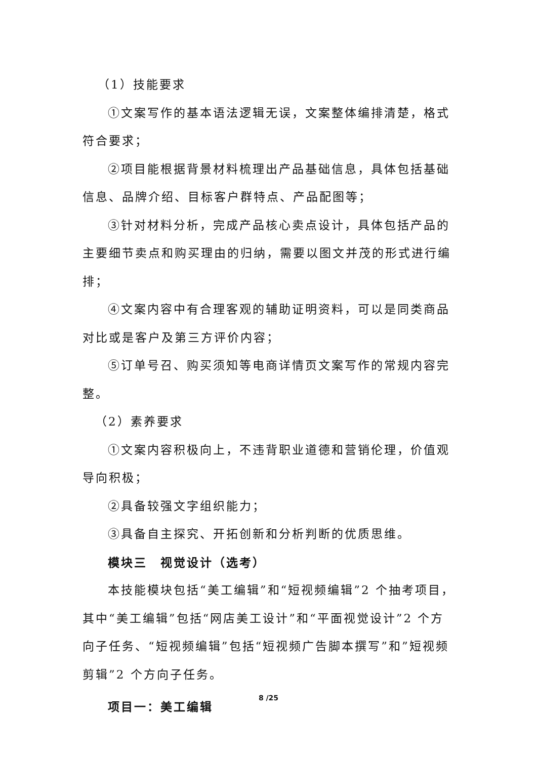（1）技能要求
①文案写作的基本语法逻辑无误，文案整体编排清楚，格式符合要求；
②项目能根据背景材料梳理出产品基础信息，具体包括基础信息、品牌介绍、目标客户群特点、产品配图等；
③针对材料分析，完成产品核心卖点设计，具体包括产品的主要细节卖点和购买理由的归纳，需要以图文并茂的形式进行编排；
④文案内容中有合理客观的辅助证明资料，可以是同类商品对比或是客户及第三方评价内容；
⑤订单号召、购买须知等电商详情页文案写作的常规内容完整。
（2）素养要求
①文案内容积极向上，不违背职业道德和营销伦理，价值观导向积极；
②具备较强文字组织能力；
③具备自主探究、开拓创新和分析判断的优质思维。
模块三　视觉设计（选考）
本技能模块包括“美工编辑”和“短视频编辑”2 个抽考项目，其中“美工编辑”包括“网店美工设计”和“平面视觉设计”2 个方向子任务、“短视频编辑”包括“短视频广告脚本撰写”和”短视频剪辑”2 个方向子任务。
项目一：美工编辑
8 /25